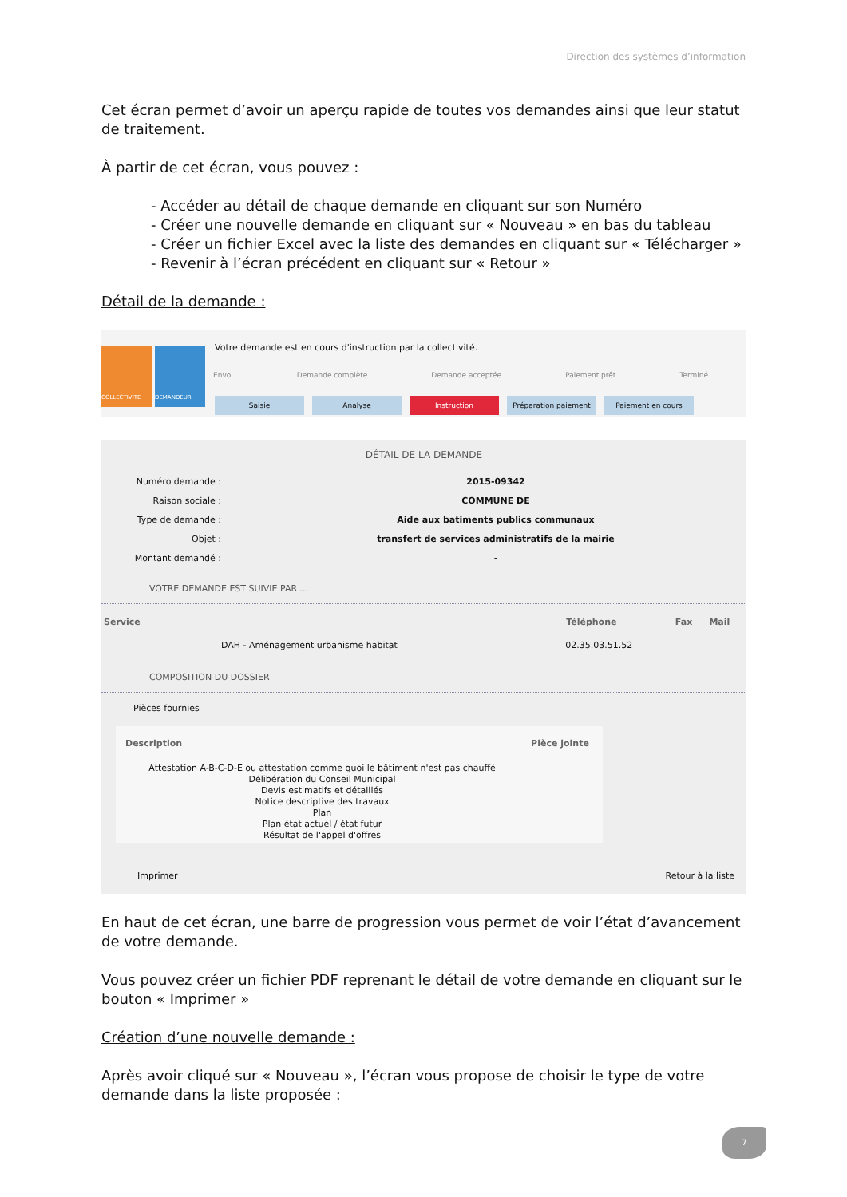Direction des systèmes d’information
Cet écran permet d’avoir un aperçu rapide de toutes vos demandes ainsi que leur statut de traitement.
À partir de cet écran, vous pouvez :
- Accéder au détail de chaque demande en cliquant sur son Numéro
- Créer une nouvelle demande en cliquant sur « Nouveau » en bas du tableau
- Créer un fichier Excel avec la liste des demandes en cliquant sur « Télécharger »
- Revenir à l’écran précédent en cliquant sur « Retour »
Détail de la demande :
COLLECTIVITE DEMANDEUR
Votre demande est en cours d'instruction par la collectivité.
Envoi Demande complète Demande acceptée Paiement prêt Terminé
Saisie Analyse Instruction Préparation paiement Paiement en cours
DÉTAIL DE LA DEMANDE
Numéro demande :
2015-09342
Raison sociale :
COMMUNE DE
Type de demande :
Aide aux batiments publics communaux
Objet :
transfert de services administratifs de la mairie
Montant demandé :
-
VOTRE DEMANDE EST SUIVIE PAR ...
| Service | Téléphone | Fax | Mail |
| --- | --- | --- | --- |
| DAH - Aménagement urbanisme habitat | 02.35.03.51.52 | | |
COMPOSITION DU DOSSIER
Pièces fournies
| Description | Pièce jointe |
| --- | --- |
| Attestation A-B-C-D-E ou attestation comme quoi le bâtiment n'est pas chauffé Délibération du Conseil Municipal Devis estimatifs et détaillés Notice descriptive des travaux Plan Plan état actuel / état futur Résultat de l'appel d'offres | |
Imprimer Retour à la liste
En haut de cet écran, une barre de progression vous permet de voir l’état d’avancement de votre demande.
Vous pouvez créer un fichier PDF reprenant le détail de votre demande en cliquant sur le bouton « Imprimer »
Création d’une nouvelle demande :
Après avoir cliqué sur « Nouveau », l’écran vous propose de choisir le type de votre demande dans la liste proposée :
7